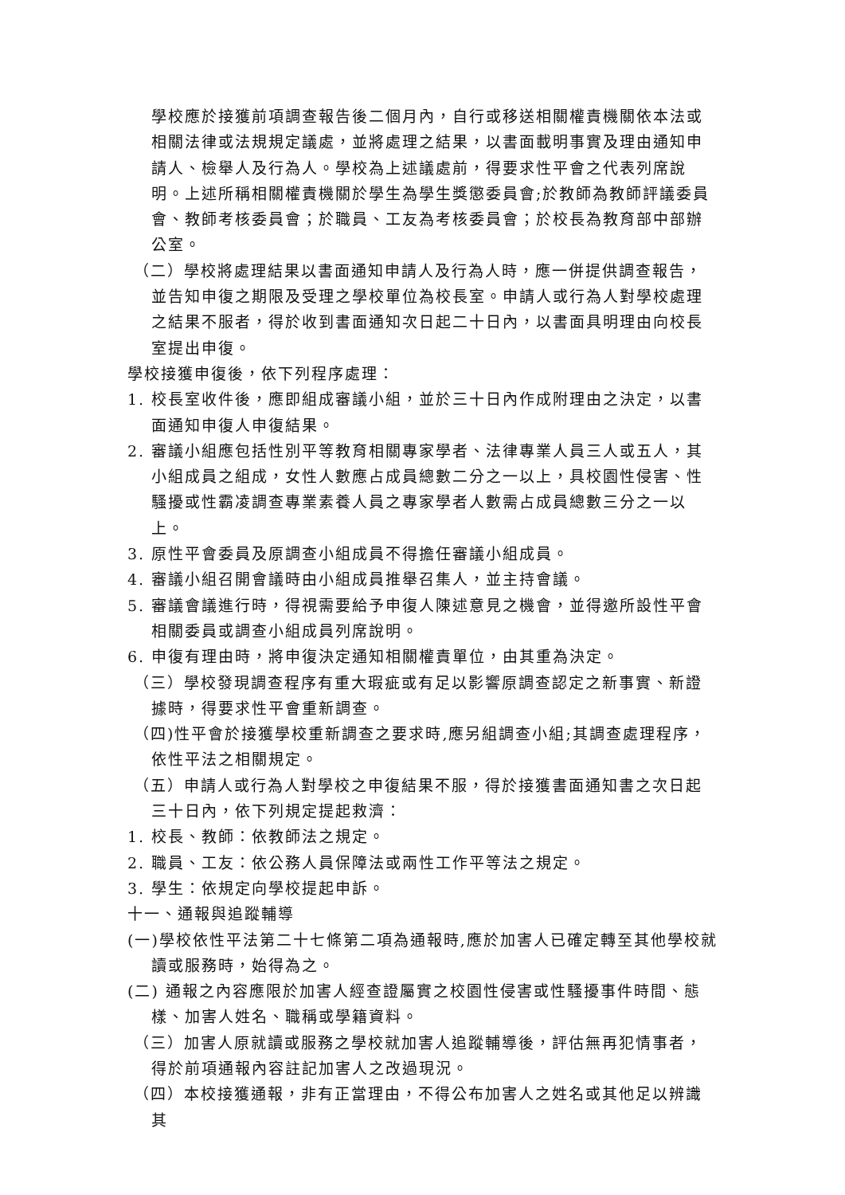學校應於接獲前項調查報告後二個月內，自行或移送相關權責機關依本法或相關法律或法規規定議處，並將處理之結果，以書面載明事實及理由通知申請人、檢舉人及行為人。學校為上述議處前，得要求性平會之代表列席說明。上述所稱相關權責機關於學生為學生獎懲委員會;於教師為教師評議委員會、教師考核委員會；於職員、工友為考核委員會；於校長為教育部中部辦公室。
（二）學校將處理結果以書面通知申請人及行為人時，應一併提供調查報告，並告知申復之期限及受理之學校單位為校長室。申請人或行為人對學校處理之結果不服者，得於收到書面通知次日起二十日內，以書面具明理由向校長室提出申復。
學校接獲申復後，依下列程序處理：
1. 校長室收件後，應即組成審議小組，並於三十日內作成附理由之決定，以書面通知申復人申復結果。
2. 審議小組應包括性別平等教育相關專家學者、法律專業人員三人或五人，其小組成員之組成，女性人數應占成員總數二分之一以上，具校園性侵害、性騷擾或性霸凌調查專業素養人員之專家學者人數需占成員總數三分之一以上。
3. 原性平會委員及原調查小組成員不得擔任審議小組成員。
4. 審議小組召開會議時由小組成員推舉召集人，並主持會議。
5. 審議會議進行時，得視需要給予申復人陳述意見之機會，並得邀所設性平會相關委員或調查小組成員列席說明。
6. 申復有理由時，將申復決定通知相關權責單位，由其重為決定。
（三）學校發現調查程序有重大瑕疵或有足以影響原調查認定之新事實、新證據時，得要求性平會重新調查。
（四)性平會於接獲學校重新調查之要求時,應另組調查小組;其調查處理程序，依性平法之相關規定。
（五）申請人或行為人對學校之申復結果不服，得於接獲書面通知書之次日起三十日內，依下列規定提起救濟：
1. 校長、教師：依教師法之規定。
2. 職員、工友：依公務人員保障法或兩性工作平等法之規定。
3. 學生：依規定向學校提起申訴。
十一、通報與追蹤輔導
(一)學校依性平法第二十七條第二項為通報時,應於加害人已確定轉至其他學校就讀或服務時，始得為之。
(二) 通報之內容應限於加害人經查證屬實之校園性侵害或性騷擾事件時間、態樣、加害人姓名、職稱或學籍資料。
（三）加害人原就讀或服務之學校就加害人追蹤輔導後，評估無再犯情事者，得於前項通報內容註記加害人之改過現況。
（四）本校接獲通報，非有正當理由，不得公布加害人之姓名或其他足以辨識其